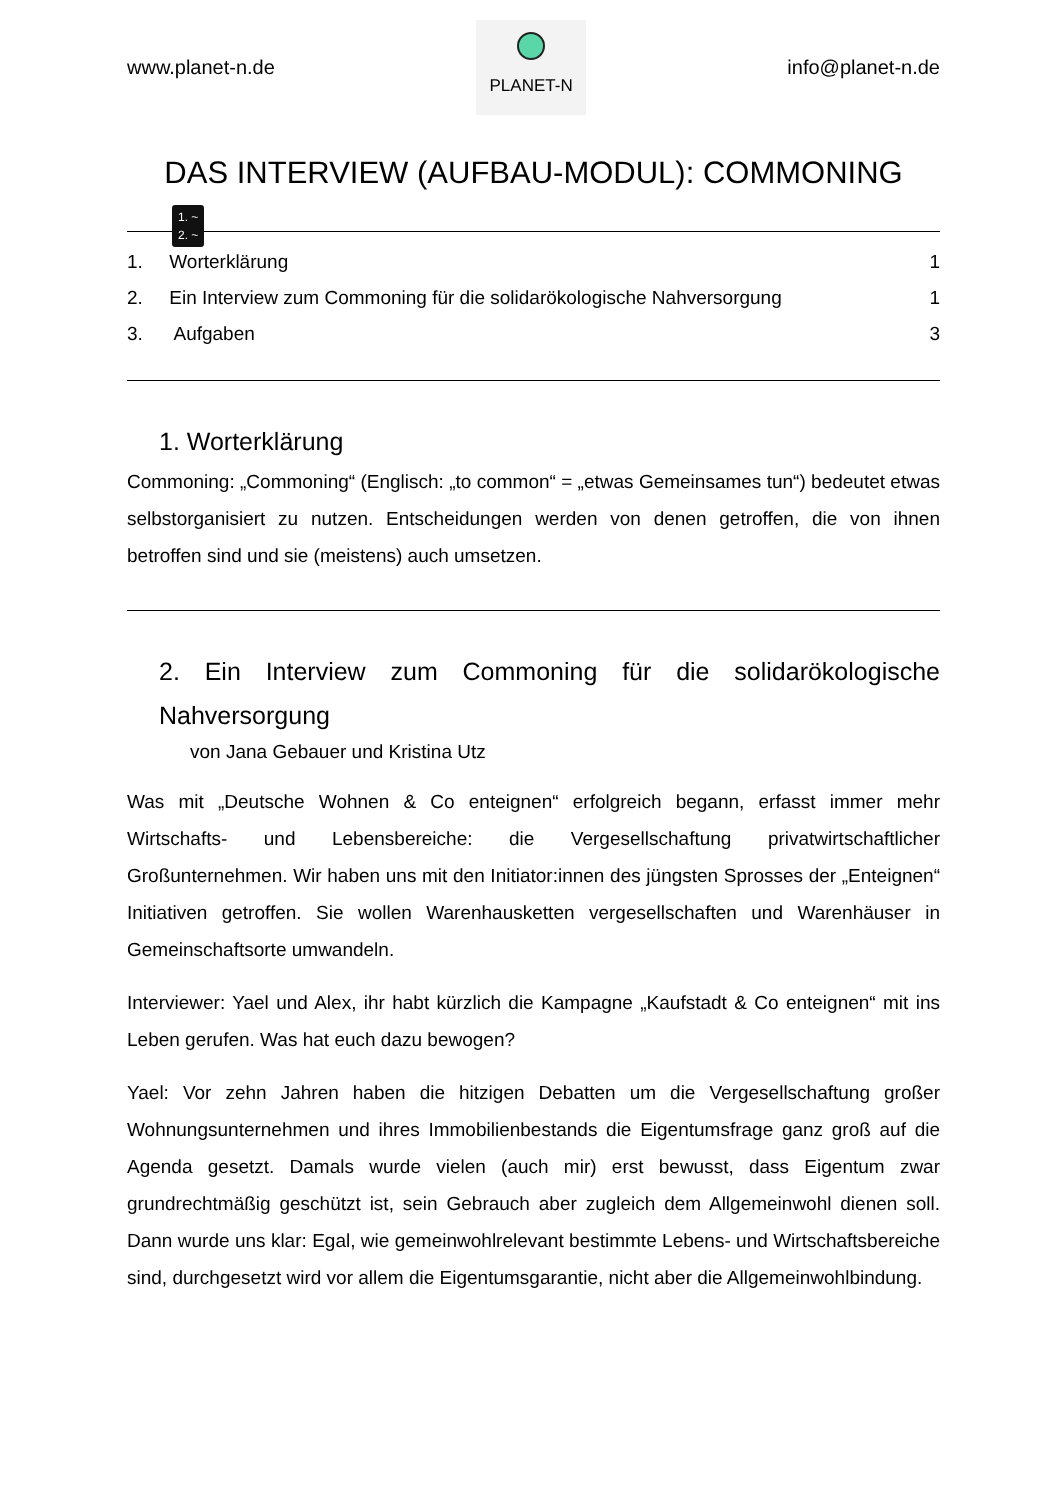www.planet-n.de
PLANET-N
info@planet-n.de
DAS INTERVIEW (AUFBAU-MODUL): COMMONING
1. ~
2. ~
1. Worterklärung 1
2. Ein Interview zum Commoning für die solidarökologische Nahversorgung 1
3. Aufgaben 3
1. Worterklärung
Commoning: „Commoning“ (Englisch: „to common“ = „etwas Gemeinsames tun“) bedeutet etwas selbstorganisiert zu nutzen. Entscheidungen werden von denen getroffen, die von ihnen betroffen sind und sie (meistens) auch umsetzen.
2. Ein Interview zum Commoning für die solidarökologische Nahversorgung
von Jana Gebauer und Kristina Utz
Was mit „Deutsche Wohnen & Co enteignen“ erfolgreich begann, erfasst immer mehr Wirtschafts- und Lebensbereiche: die Vergesellschaftung privatwirtschaftlicher Großunternehmen. Wir haben uns mit den Initiator:innen des jüngsten Sprosses der „Enteignen“ Initiativen getroffen. Sie wollen Warenhausketten vergesellschaften und Warenhäuser in Gemeinschaftsorte umwandeln.
Interviewer: Yael und Alex, ihr habt kürzlich die Kampagne „Kaufstadt & Co enteignen“ mit ins Leben gerufen. Was hat euch dazu bewogen?
Yael: Vor zehn Jahren haben die hitzigen Debatten um die Vergesellschaftung großer Wohnungsunternehmen und ihres Immobilienbestands die Eigentumsfrage ganz groß auf die Agenda gesetzt. Damals wurde vielen (auch mir) erst bewusst, dass Eigentum zwar grundrechtmäßig geschützt ist, sein Gebrauch aber zugleich dem Allgemeinwohl dienen soll. Dann wurde uns klar: Egal, wie gemeinwohlrelevant bestimmte Lebens- und Wirtschaftsbereiche sind, durchgesetzt wird vor allem die Eigentumsgarantie, nicht aber die Allgemeinwohlbindung.